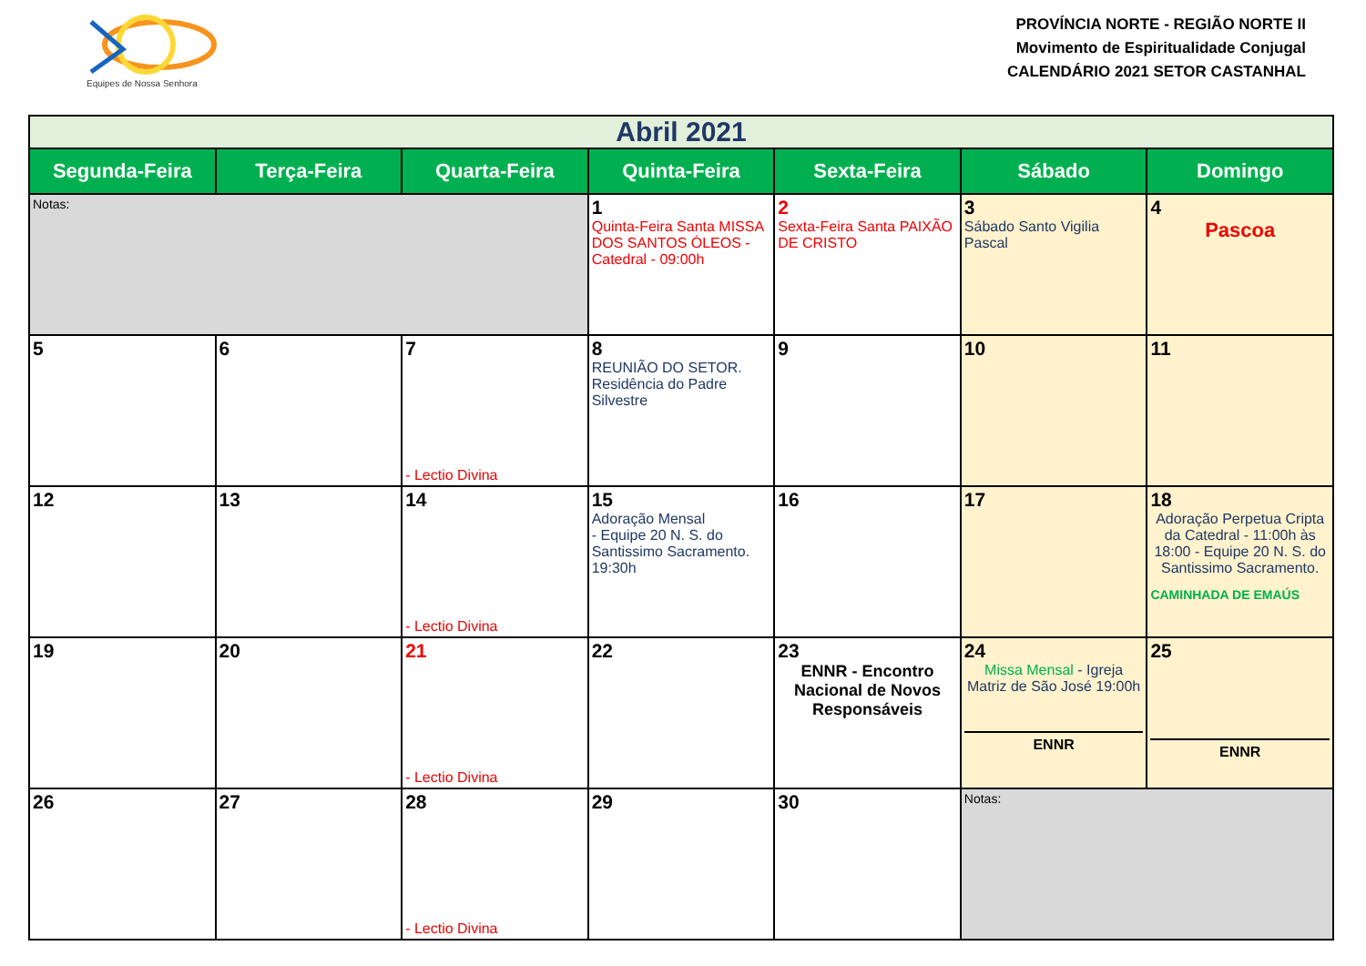Equipes de Nossa Senhora
PROVÍNCIA NORTE - REGIÃO NORTE II
Movimento de Espiritualidade Conjugal
CALENDÁRIO 2021 SETOR CASTANHAL
| Abril 2021 | | | | | | |
| Segunda-Feira | Terça-Feira | Quarta-Feira | Quinta-Feira | Sexta-Feira | Sábado | Domingo |
| Notas: | | | 1 Quinta-Feira Santa MISSA DOS SANTOS ÓLEOS - Catedral - 09:00h | 2 Sexta-Feira Santa PAIXÃO DE CRISTO | 3 Sábado Santo Vigilia Pascal | 4 Pascoa |
| 5 | 6 | 7 - Lectio Divina | 8 REUNIÃO DO SETOR. Residência do Padre Silvestre | 9 | 10 | 11 |
| 12 | 13 | 14 - Lectio Divina | 15 Adoração Mensal - Equipe 20 N. S. do Santissimo Sacramento. 19:30h | 16 | 17 | 18 Adoração Perpetua Cripta da Catedral - 11:00h às 18:00 - Equipe 20 N. S. do Santissimo Sacramento. CAMINHADA DE EMAÚS |
| 19 | 20 | 21 - Lectio Divina | 22 | 23 ENNR - Encontro Nacional de Novos Responsáveis | 24 Missa Mensal - Igreja Matriz de São José 19:00h ENNR | 25 ENNR |
| 26 | 27 | 28 - Lectio Divina | 29 | 30 | Notas: | |